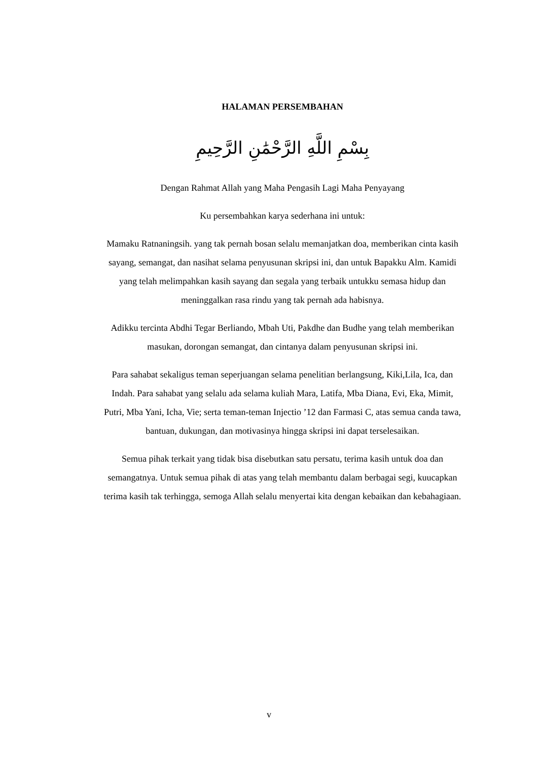HALAMAN PERSEMBAHAN
بِسْمِ اللَّهِ الرَّحْمَٰنِ الرَّحِيمِ
Dengan Rahmat Allah yang Maha Pengasih Lagi Maha Penyayang
Ku persembahkan karya sederhana ini untuk:
Mamaku Ratnaningsih. yang tak pernah bosan selalu memanjatkan doa, memberikan cinta kasih sayang, semangat, dan nasihat selama penyusunan skripsi ini, dan untuk Bapakku Alm. Kamidi yang telah melimpahkan kasih sayang dan segala yang terbaik untukku semasa hidup dan meninggalkan rasa rindu yang tak pernah ada habisnya.
Adikku tercinta Abdhi Tegar Berliando, Mbah Uti, Pakdhe dan Budhe yang telah memberikan masukan, dorongan semangat, dan cintanya dalam penyusunan skripsi ini.
Para sahabat sekaligus teman seperjuangan selama penelitian berlangsung, Kiki,Lila, Ica, dan Indah. Para sahabat yang selalu ada selama kuliah Mara, Latifa, Mba Diana, Evi, Eka, Mimit, Putri, Mba Yani, Icha, Vie; serta teman-teman Injectio ’12 dan Farmasi C, atas semua canda tawa, bantuan, dukungan, dan motivasinya hingga skripsi ini dapat terselesaikan.
Semua pihak terkait yang tidak bisa disebutkan satu persatu, terima kasih untuk doa dan semangatnya. Untuk semua pihak di atas yang telah membantu dalam berbagai segi, kuucapkan terima kasih tak terhingga, semoga Allah selalu menyertai kita dengan kebaikan dan kebahagiaan.
v